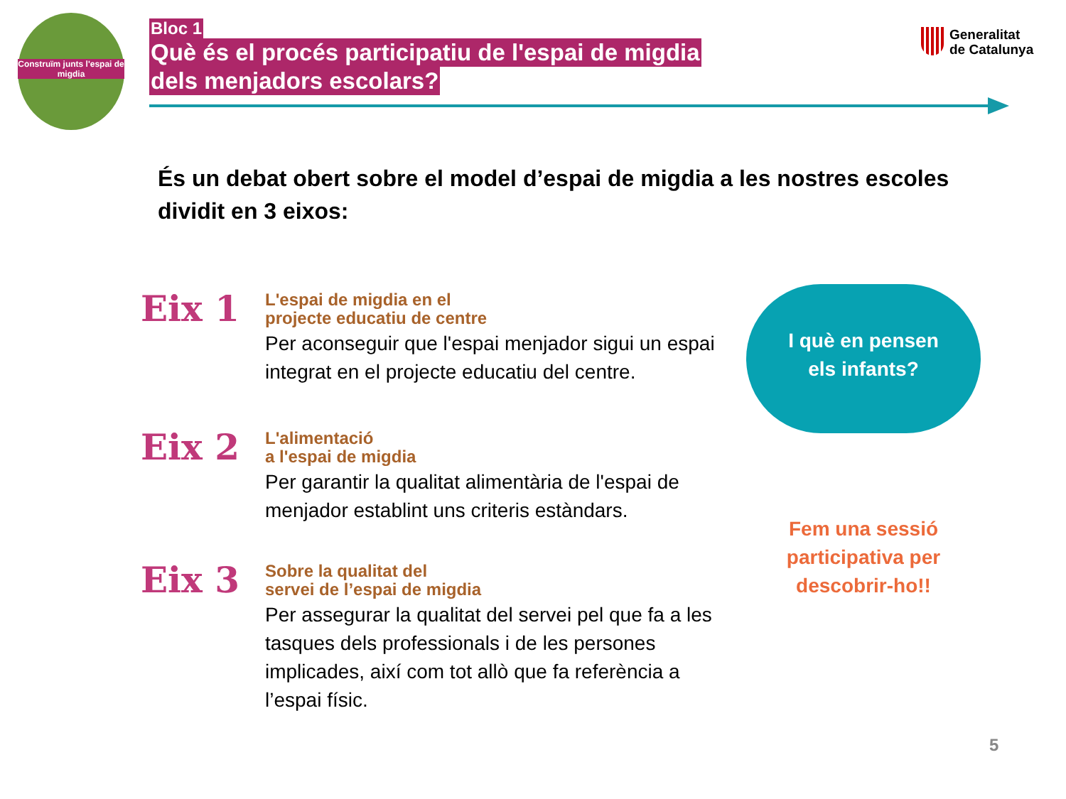Construïm junts l'espai de migdia
Bloc 1
Què és el procés participatiu de l'espai de migdia
dels menjadors escolars?
Generalitat
de Catalunya
És un debat obert sobre el model d’espai de migdia a les nostres escoles dividit en 3 eixos:
Eix 1
L'espai de migdia en el
projecte educatiu de centre
Per aconseguir que l'espai menjador sigui un espai integrat en el projecte educatiu del centre.
Eix 2
L'alimentació
a l'espai de migdia
Per garantir la qualitat alimentària de l'espai de menjador establint uns criteris estàndars.
Eix 3
Sobre la qualitat del
servei de l’espai de migdia
Per assegurar la qualitat del servei pel que fa a les tasques dels professionals i de les persones implicades, així com tot allò que fa referència a l’espai físic.
I què en pensen
els infants?
Fem una sessió participativa per descobrir-ho!!
5